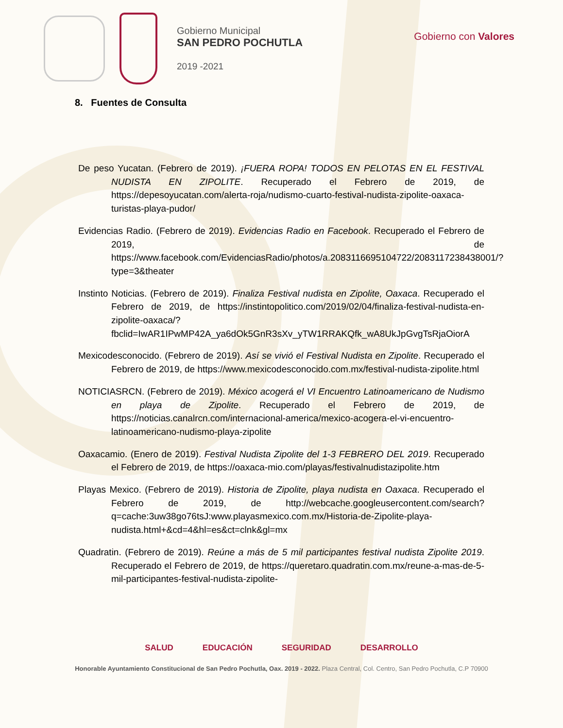Gobierno Municipal
SAN PEDRO POCHUTLA
2019 -2021
Gobierno con Valores
8. Fuentes de Consulta
De peso Yucatan. (Febrero de 2019). ¡FUERA ROPA! TODOS EN PELOTAS EN EL FESTIVAL NUDISTA EN ZIPOLITE. Recuperado el Febrero de 2019, de https://depesoyucatan.com/alerta-roja/nudismo-cuarto-festival-nudista-zipolite-oaxaca-turistas-playa-pudor/
Evidencias Radio. (Febrero de 2019). Evidencias Radio en Facebook. Recuperado el Febrero de 2019, de https://www.facebook.com/EvidenciasRadio/photos/a.2083116695104722/2083117238438001/?type=3&theater
Instinto Noticias. (Febrero de 2019). Finaliza Festival nudista en Zipolite, Oaxaca. Recuperado el Febrero de 2019, de https://instintopolitico.com/2019/02/04/finaliza-festival-nudista-en-zipolite-oaxaca/?fbclid=IwAR1IPwMP42A_ya6dOk5GnR3sXv_yTW1RRAKQfk_wA8UkJpGvgTsRjaOiorA
Mexicodesconocido. (Febrero de 2019). Así se vivió el Festival Nudista en Zipolite. Recuperado el Febrero de 2019, de https://www.mexicodesconocido.com.mx/festival-nudista-zipolite.html
NOTICIASRCN. (Febrero de 2019). México acogerá el VI Encuentro Latinoamericano de Nudismo en playa de Zipolite. Recuperado el Febrero de 2019, de https://noticias.canalrcn.com/internacional-america/mexico-acogera-el-vi-encuentro-latinoamericano-nudismo-playa-zipolite
Oaxacamio. (Enero de 2019). Festival Nudista Zipolite del 1-3 FEBRERO DEL 2019. Recuperado el Febrero de 2019, de https://oaxaca-mio.com/playas/festivalnudistazipolite.htm
Playas Mexico. (Febrero de 2019). Historia de Zipolite, playa nudista en Oaxaca. Recuperado el Febrero de 2019, de http://webcache.googleusercontent.com/search?q=cache:3uw38go76tsJ:www.playasmexico.com.mx/Historia-de-Zipolite-playa-nudista.html+&cd=4&hl=es&ct=clnk&gl=mx
Quadratin. (Febrero de 2019). Reúne a más de 5 mil participantes festival nudista Zipolite 2019. Recuperado el Febrero de 2019, de https://queretaro.quadratin.com.mx/reune-a-mas-de-5-mil-participantes-festival-nudista-zipolite-
SALUD EDUCACIÓN SEGURIDAD DESARROLLO
Honorable Ayuntamiento Constitucional de San Pedro Pochutla, Oax. 2019 - 2022. Plaza Central, Col. Centro, San Pedro Pochutla, C.P 70900